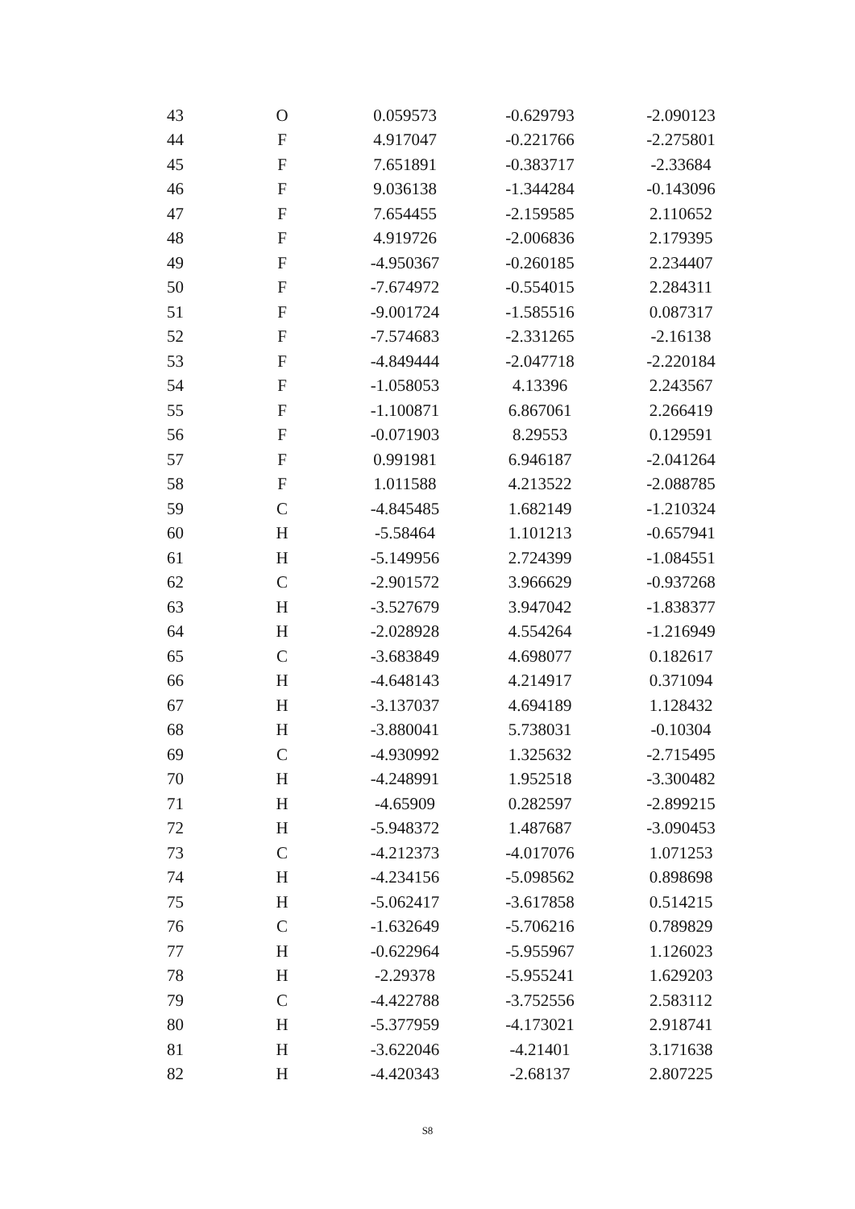| 43 | O | 0.059573 | -0.629793 | -2.090123 |
| 44 | F | 4.917047 | -0.221766 | -2.275801 |
| 45 | F | 7.651891 | -0.383717 | -2.33684 |
| 46 | F | 9.036138 | -1.344284 | -0.143096 |
| 47 | F | 7.654455 | -2.159585 | 2.110652 |
| 48 | F | 4.919726 | -2.006836 | 2.179395 |
| 49 | F | -4.950367 | -0.260185 | 2.234407 |
| 50 | F | -7.674972 | -0.554015 | 2.284311 |
| 51 | F | -9.001724 | -1.585516 | 0.087317 |
| 52 | F | -7.574683 | -2.331265 | -2.16138 |
| 53 | F | -4.849444 | -2.047718 | -2.220184 |
| 54 | F | -1.058053 | 4.13396 | 2.243567 |
| 55 | F | -1.100871 | 6.867061 | 2.266419 |
| 56 | F | -0.071903 | 8.29553 | 0.129591 |
| 57 | F | 0.991981 | 6.946187 | -2.041264 |
| 58 | F | 1.011588 | 4.213522 | -2.088785 |
| 59 | C | -4.845485 | 1.682149 | -1.210324 |
| 60 | H | -5.58464 | 1.101213 | -0.657941 |
| 61 | H | -5.149956 | 2.724399 | -1.084551 |
| 62 | C | -2.901572 | 3.966629 | -0.937268 |
| 63 | H | -3.527679 | 3.947042 | -1.838377 |
| 64 | H | -2.028928 | 4.554264 | -1.216949 |
| 65 | C | -3.683849 | 4.698077 | 0.182617 |
| 66 | H | -4.648143 | 4.214917 | 0.371094 |
| 67 | H | -3.137037 | 4.694189 | 1.128432 |
| 68 | H | -3.880041 | 5.738031 | -0.10304 |
| 69 | C | -4.930992 | 1.325632 | -2.715495 |
| 70 | H | -4.248991 | 1.952518 | -3.300482 |
| 71 | H | -4.65909 | 0.282597 | -2.899215 |
| 72 | H | -5.948372 | 1.487687 | -3.090453 |
| 73 | C | -4.212373 | -4.017076 | 1.071253 |
| 74 | H | -4.234156 | -5.098562 | 0.898698 |
| 75 | H | -5.062417 | -3.617858 | 0.514215 |
| 76 | C | -1.632649 | -5.706216 | 0.789829 |
| 77 | H | -0.622964 | -5.955967 | 1.126023 |
| 78 | H | -2.29378 | -5.955241 | 1.629203 |
| 79 | C | -4.422788 | -3.752556 | 2.583112 |
| 80 | H | -5.377959 | -4.173021 | 2.918741 |
| 81 | H | -3.622046 | -4.21401 | 3.171638 |
| 82 | H | -4.420343 | -2.68137 | 2.807225 |
S8